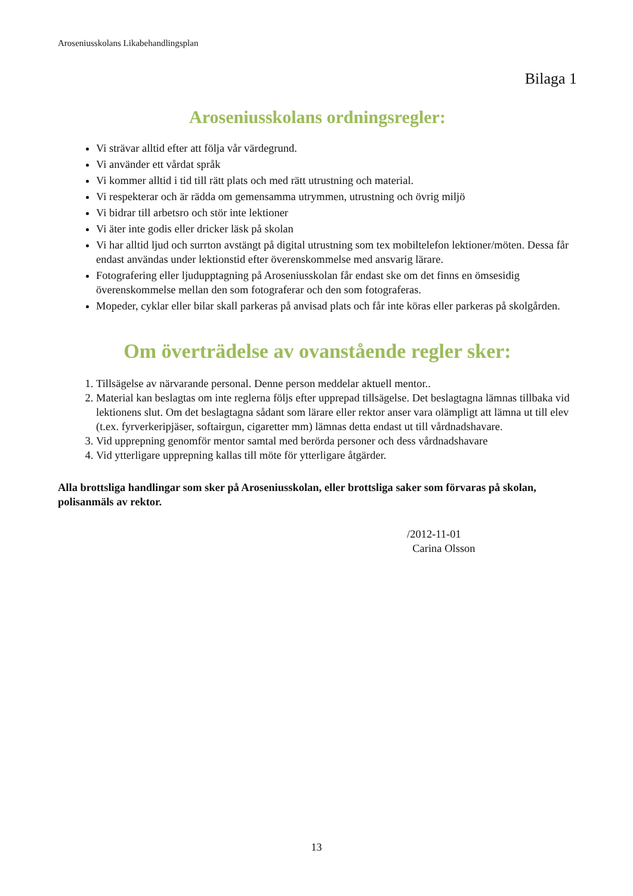Aroseniusskolans Likabehandlingsplan
Bilaga 1
Aroseniusskolans ordningsregler:
Vi strävar alltid efter att följa vår värdegrund.
Vi använder ett vårdat språk
Vi kommer alltid i tid till rätt plats och med rätt utrustning och material.
Vi respekterar och är rädda om gemensamma utrymmen, utrustning och övrig miljö
Vi bidrar till arbetsro och stör inte lektioner
Vi äter inte godis eller dricker läsk på skolan
Vi har alltid ljud och surrton avstängt på digital utrustning som tex mobiltelefon lektioner/möten. Dessa får endast användas under lektionstid efter överenskommelse med ansvarig lärare.
Fotografering eller ljudupptagning på Aroseniusskolan får endast ske om det finns en ömsesidig överenskommelse mellan den som fotograferar och den som fotograferas.
Mopeder, cyklar eller bilar skall parkeras på anvisad plats och får inte köras eller parkeras på skolgården.
Om överträdelse av ovanstående regler sker:
1. Tillsägelse av närvarande personal. Denne person meddelar aktuell mentor..
2. Material kan beslagtas om inte reglerna följs efter upprepad tillsägelse. Det beslagtagna lämnas tillbaka vid lektionens slut. Om det beslagtagna sådant som lärare eller rektor anser vara olämpligt att lämna ut till elev (t.ex. fyrverkeripjäser, softairgun, cigaretter mm) lämnas detta endast ut till vårdnadshavare.
3. Vid upprepning genomför mentor samtal med berörda personer och dess vårdnadshavare
4. Vid ytterligare upprepning kallas till möte för ytterligare åtgärder.
Alla brottsliga handlingar som sker på Aroseniusskolan, eller brottsliga saker som förvaras på skolan, polisanmäls av rektor.
/2012-11-01
Carina Olsson
13